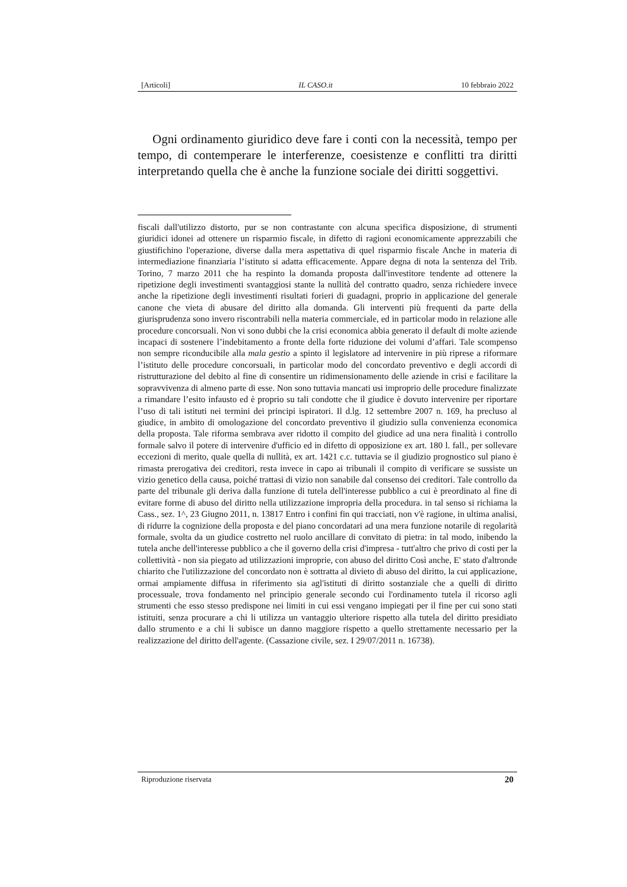[Articoli] IL CASO.it 10 febbraio 2022
Ogni ordinamento giuridico deve fare i conti con la necessità, tempo per tempo, di contemperare le interferenze, coesistenze e conflitti tra diritti interpretando quella che è anche la funzione sociale dei diritti soggettivi.
fiscali dall'utilizzo distorto, pur se non contrastante con alcuna specifica disposizione, di strumenti giuridici idonei ad ottenere un risparmio fiscale, in difetto di ragioni economicamente apprezzabili che giustifichino l'operazione, diverse dalla mera aspettativa di quel risparmio fiscale Anche in materia di intermediazione finanziaria l’istituto si adatta efficacemente. Appare degna di nota la sentenza del Trib. Torino, 7 marzo 2011 che ha respinto la domanda proposta dall'investitore tendente ad ottenere la ripetizione degli investimenti svantaggiosi stante la nullità del contratto quadro, senza richiedere invece anche la ripetizione degli investimenti risultati forieri di guadagni, proprio in applicazione del generale canone che vieta di abusare del diritto alla domanda. Gli interventi più frequenti da parte della giurisprudenza sono invero riscontrabili nella materia commerciale, ed in particolar modo in relazione alle procedure concorsuali. Non vi sono dubbi che la crisi economica abbia generato il default di molte aziende incapaci di sostenere l’indebitamento a fronte della forte riduzione dei volumi d’affari. Tale scompenso non sempre riconducibile alla mala gestio a spinto il legislatore ad intervenire in più riprese a riformare l’istituto delle procedure concorsuali, in particolar modo del concordato preventivo e degli accordi di ristrutturazione del debito al fine di consentire un ridimensionamento delle aziende in crisi e facilitare la sopravvivenza di almeno parte di esse. Non sono tuttavia mancati usi improprio delle procedure finalizzate a rimandare l’esito infausto ed è proprio su tali condotte che il giudice è dovuto intervenire per riportare l’uso di tali istituti nei termini dei principi ispiratori. Il d.lg. 12 settembre 2007 n. 169, ha precluso al giudice, in ambito di omologazione del concordato preventivo il giudizio sulla convenienza economica della proposta. Tale riforma sembrava aver ridotto il compito del giudice ad una nera finalità i controllo formale salvo il potere di intervenire d'ufficio ed in difetto di opposizione ex art. 180 l. fall., per sollevare eccezioni di merito, quale quella di nullità, ex art. 1421 c.c. tuttavia se il giudizio prognostico sul piano è rimasta prerogativa dei creditori, resta invece in capo ai tribunali il compito di verificare se sussiste un vizio genetico della causa, poiché trattasi di vizio non sanabile dal consenso dei creditori. Tale controllo da parte del tribunale gli deriva dalla funzione di tutela dell'interesse pubblico a cui è preordinato al fine di evitare forme di abuso del diritto nella utilizzazione impropria della procedura. in tal senso si richiama la Cass., sez. 1^, 23 Giugno 2011, n. 13817 Entro i confini fin qui tracciati, non v'è ragione, in ultima analisi, di ridurre la cognizione della proposta e del piano concordatari ad una mera funzione notarile di regolarità formale, svolta da un giudice costretto nel ruolo ancillare di convitato di pietra: in tal modo, inibendo la tutela anche dell'interesse pubblico a che il governo della crisi d'impresa - tutt'altro che privo di costi per la collettività - non sia piegato ad utilizzazioni improprie, con abuso del diritto Così anche, E' stato d'altronde chiarito che l'utilizzazione del concordato non è sottratta al divieto di abuso del diritto, la cui applicazione, ormai ampiamente diffusa in riferimento sia agl'istituti di diritto sostanziale che a quelli di diritto processuale, trova fondamento nel principio generale secondo cui l'ordinamento tutela il ricorso agli strumenti che esso stesso predispone nei limiti in cui essi vengano impiegati per il fine per cui sono stati istituiti, senza procurare a chi li utilizza un vantaggio ulteriore rispetto alla tutela del diritto presidiato dallo strumento e a chi li subisce un danno maggiore rispetto a quello strettamente necessario per la realizzazione del diritto dell'agente. (Cassazione civile, sez. I 29/07/2011 n. 16738).
Riproduzione riservata 20